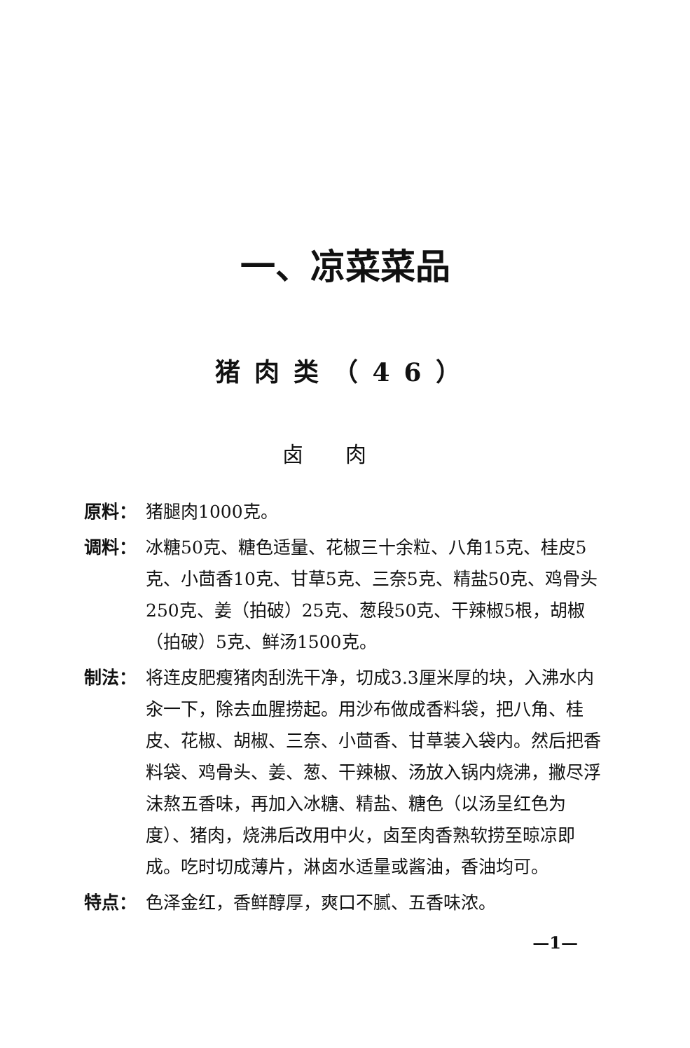一、凉菜菜品
猪肉类（46）
卤肉
原料： 猪腿肉1000克。
调料： 冰糖50克、糖色适量、花椒三十余粒、八角15克、桂皮5克、小茴香10克、甘草5克、三奈5克、精盐50克、鸡骨头250克、姜（拍破）25克、葱段50克、干辣椒5根，胡椒（拍破）5克、鲜汤1500克。
制法： 将连皮肥瘦猪肉刮洗干净，切成3.3厘米厚的块，入沸水内汆一下，除去血腥捞起。用沙布做成香料袋，把八角、桂皮、花椒、胡椒、三奈、小茴香、甘草装入袋内。然后把香料袋、鸡骨头、姜、葱、干辣椒、汤放入锅内烧沸，撇尽浮沫熬五香味，再加入冰糖、精盐、糖色（以汤呈红色为度）、猪肉，烧沸后改用中火，卤至肉香熟软捞至晾凉即成。吃时切成薄片，淋卤水适量或酱油，香油均可。
特点： 色泽金红，香鲜醇厚，爽口不腻、五香味浓。
—1—